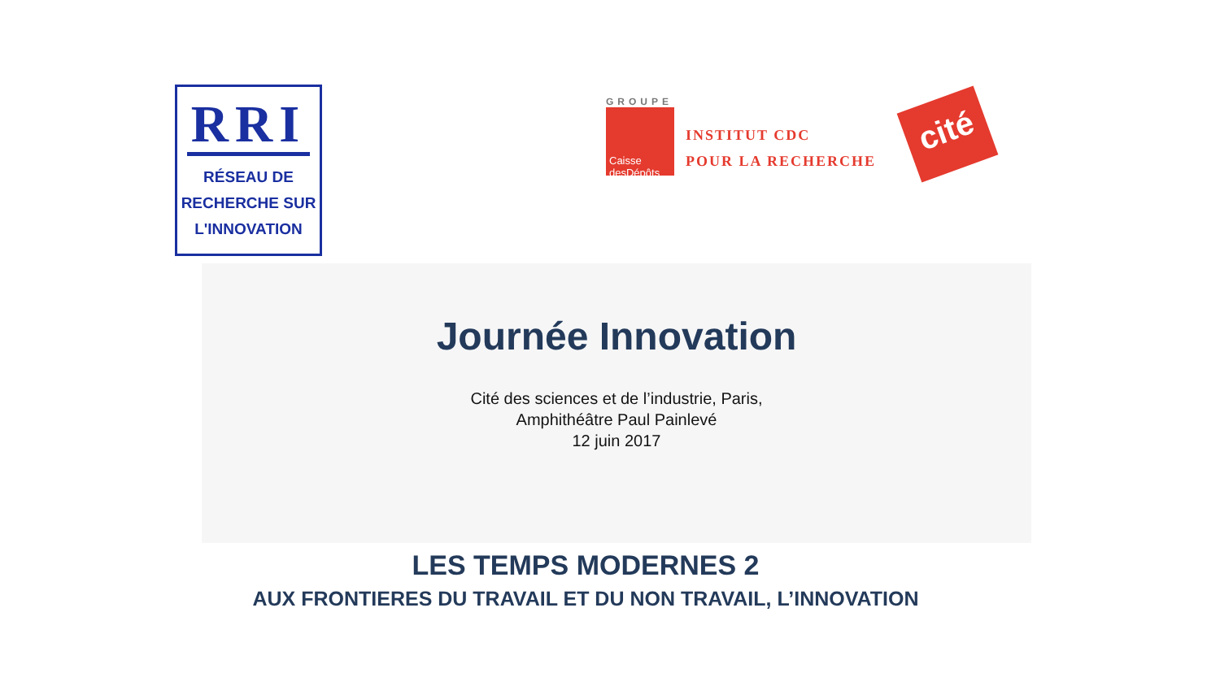RRI
RÉSEAU DE
RECHERCHE SUR
L'INNOVATION
GROUPE
Caisse desDépôts
INSTITUT CDC
POUR LA RECHERCHE
cité
Journée Innovation
Cité des sciences et de l’industrie, Paris,
Amphithéâtre Paul Painlevé
12 juin 2017
LES TEMPS MODERNES 2
AUX FRONTIERES DU TRAVAIL ET DU NON TRAVAIL, L’INNOVATION